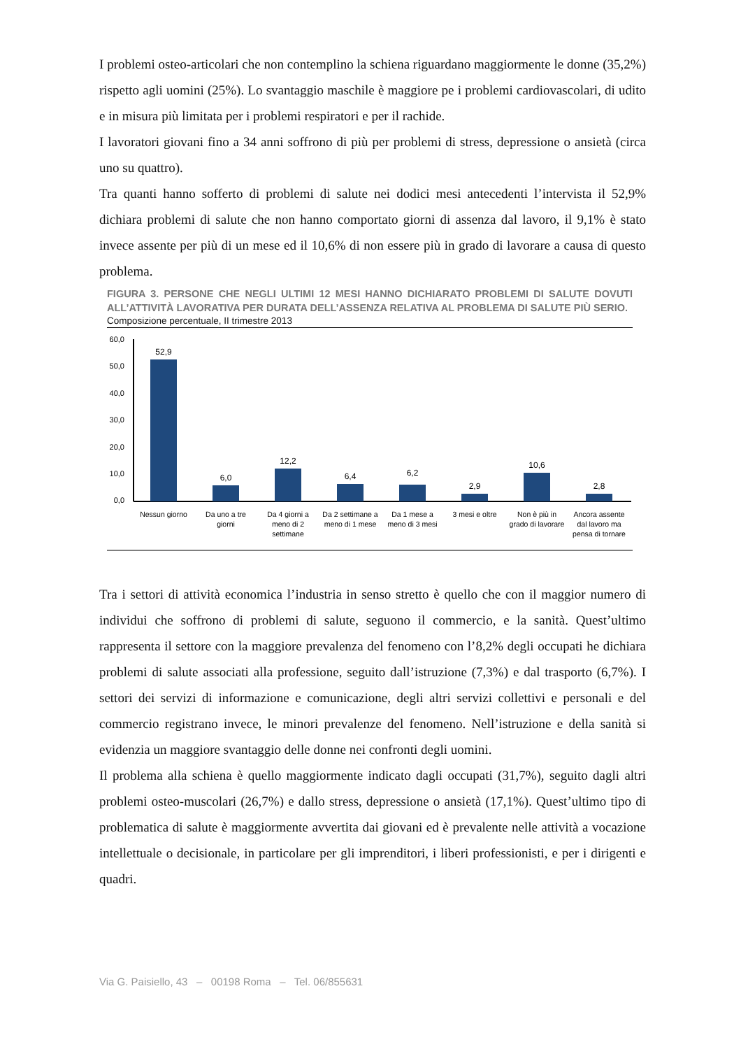I problemi osteo-articolari che non contemplino la schiena riguardano maggiormente le donne (35,2%) rispetto agli uomini (25%). Lo svantaggio maschile è maggiore pe i problemi cardiovascolari, di udito e in misura più limitata per i problemi respiratori e per il rachide.
I lavoratori giovani fino a 34 anni soffrono di più per problemi di stress, depressione o ansietà (circa uno su quattro).
Tra quanti hanno sofferto di problemi di salute nei dodici mesi antecedenti l’intervista il 52,9% dichiara problemi di salute che non hanno comportato giorni di assenza dal lavoro, il 9,1% è stato invece assente per più di un mese ed il 10,6% di non essere più in grado di lavorare a causa di questo problema.
FIGURA 3. PERSONE CHE NEGLI ULTIMI 12 MESI HANNO DICHIARATO PROBLEMI DI SALUTE DOVUTI ALL’ATTIVITÀ LAVORATIVA PER DURATA DELL’ASSENZA RELATIVA AL PROBLEMA DI SALUTE PIÙ SERIO.
Composizione percentuale, II trimestre 2013
60,0
50,0
40,0
30,0
20,0
10,0
0,0
52,9
6,0
12,2
6,4
6,2
2,9
10,6
2,8
Nessun giorno
Da uno a tre
giorni
Da 4 giorni a
meno di 2
settimane
Da 2 settimane a
meno di 1 mese
Da 1 mese a
meno di 3 mesi
3 mesi e oltre
Non è più in
grado di lavorare
Ancora assente
dal lavoro ma
pensa di tornare
Tra i settori di attività economica l’industria in senso stretto è quello che con il maggior numero di individui che soffrono di problemi di salute, seguono il commercio, e la sanità. Quest’ultimo rappresenta il settore con la maggiore prevalenza del fenomeno con l’8,2% degli occupati he dichiara problemi di salute associati alla professione, seguito dall’istruzione (7,3%) e dal trasporto (6,7%). I settori dei servizi di informazione e comunicazione, degli altri servizi collettivi e personali e del commercio registrano invece, le minori prevalenze del fenomeno. Nell’istruzione e della sanità si evidenzia un maggiore svantaggio delle donne nei confronti degli uomini.
Il problema alla schiena è quello maggiormente indicato dagli occupati (31,7%), seguito dagli altri problemi osteo-muscolari (26,7%) e dallo stress, depressione o ansietà (17,1%). Quest’ultimo tipo di problematica di salute è maggiormente avvertita dai giovani ed è prevalente nelle attività a vocazione intellettuale o decisionale, in particolare per gli imprenditori, i liberi professionisti, e per i dirigenti e quadri.
Via G. Paisiello, 43 – 00198 Roma – Tel. 06/855631